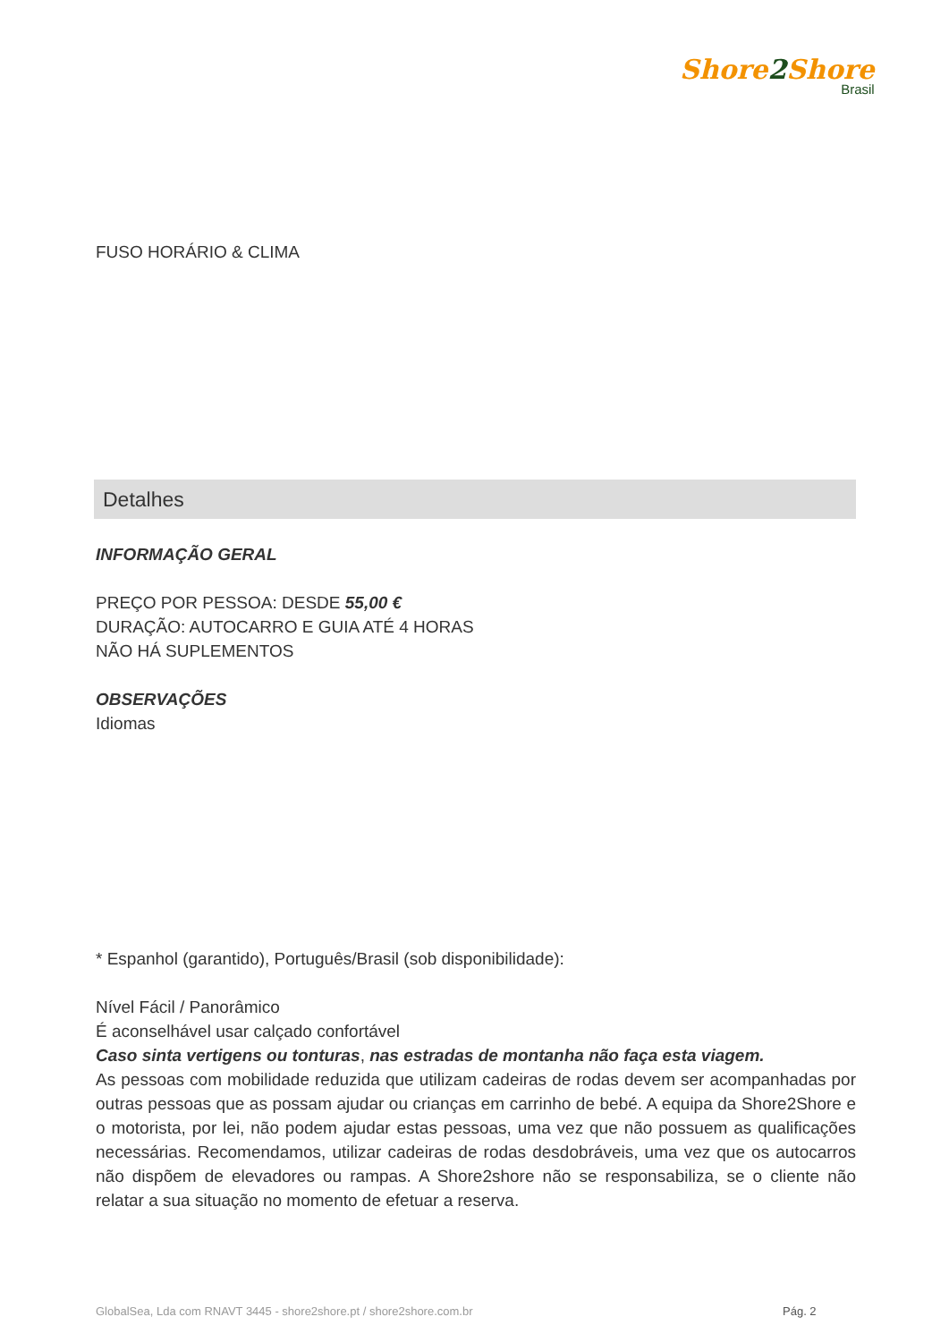Shore2 Shore
Brasil
FUSO HORÁRIO & CLIMA
Detalhes
INFORMAÇÃO GERAL
PREÇO POR PESSOA: DESDE 55,00 €
DURAÇÃO: AUTOCARRO E GUIA ATÉ 4 HORAS
NÃO HÁ SUPLEMENTOS
OBSERVAÇÕES
Idiomas
* Espanhol (garantido), Português/Brasil (sob disponibilidade):
Nível Fácil / Panorâmico
É aconselhável usar calçado confortável
Caso sinta vertigens ou tonturas, nas estradas de montanha não faça esta viagem.
As pessoas com mobilidade reduzida que utilizam cadeiras de rodas devem ser acompanhadas por outras pessoas que as possam ajudar ou crianças em carrinho de bebé. A equipa da Shore2Shore e o motorista, por lei, não podem ajudar estas pessoas, uma vez que não possuem as qualificações necessárias. Recomendamos, utilizar cadeiras de rodas desdobráveis, uma vez que os autocarros não dispõem de elevadores ou rampas. A Shore2shore não se responsabiliza, se o cliente não relatar a sua situação no momento de efetuar a reserva.
GlobalSea, Lda com RNAVT 3445 - shore2shore.pt / shore2shore.com.br
Pág. 2